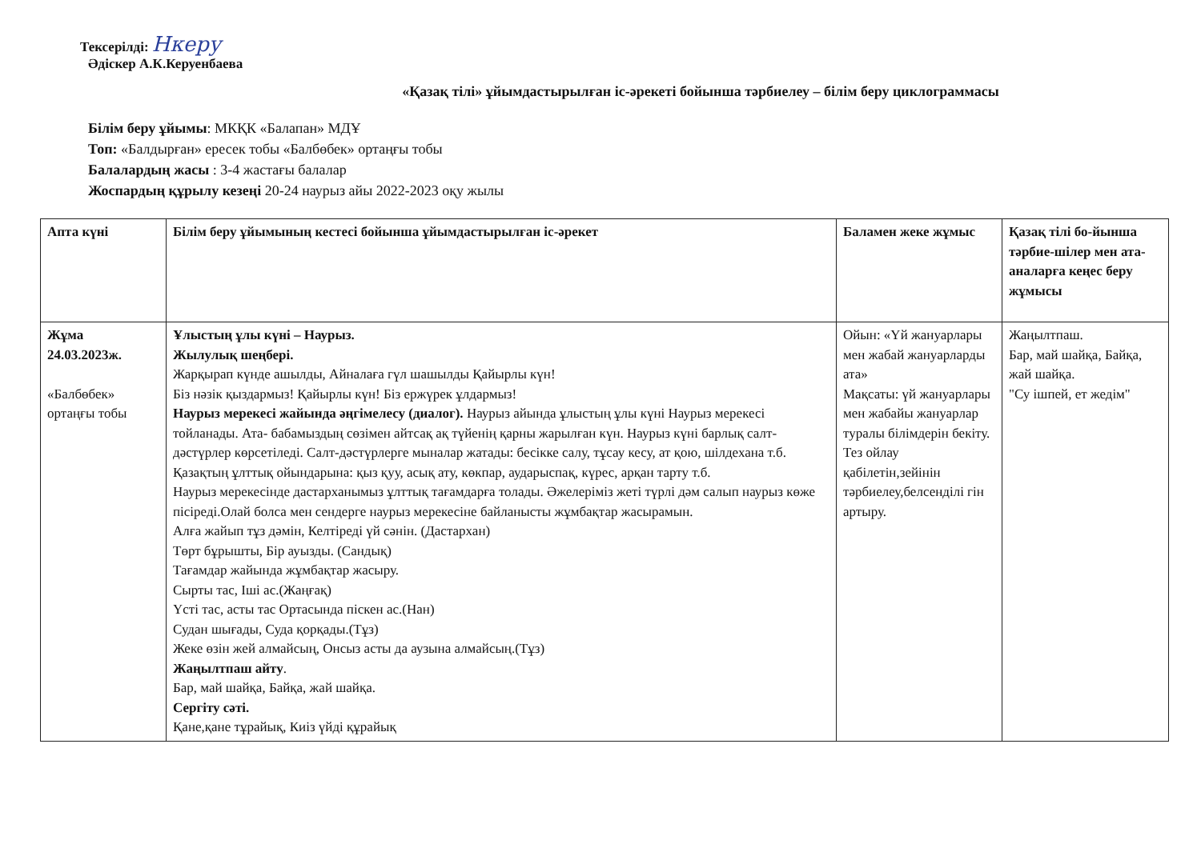Тексерілді: Нкеру
Әдіскер А.К.Керуенбаева
«Қазақ тілі» ұйымдастырылған іс-әрекеті бойынша тәрбиелеу – білім беру циклограммасы
Білім беру ұйымы: МКҚК «Балапан» МДҰ
Топ: «Балдырған» ересек тобы «Балбөбек» ортаңғы тобы
Балалардың жасы : 3-4 жастағы балалар
Жоспардың құрылу кезеңі 20-24 наурыз айы 2022-2023 оқу жылы
| Апта күні | Білім беру ұйымының кестесі бойынша ұйымдастырылған іс-әрекет | Баламен жеке жұмыс | Қазақ тілі бо-йынша тәрбие-шілер мен ата-аналарға кеңес беру жұмысы |
| --- | --- | --- | --- |
| Жұма 24.03.2023ж. «Балбөбек» ортаңғы тобы | Ұлыстың ұлы күні – Наурыз. Жылулық шеңбері. Жарқырап күнде ашылды, Айналаға гүл шашылды Қайырлы күн! Біз нәзік қыздармыз! Қайырлы күн! Біз ержүрек ұлдармыз! Наурыз мерекесі жайында әңгімелесу (диалог). Наурыз айында ұлыстың ұлы күні Наурыз мерекесі тойланады. Ата- бабамыздың сөзімен айтсақ ақ түйенің қарны жарылған күн. Наурыз күні барлық салт-дәстүрлер көрсетіледі. Салт-дәстүрлерге мыналар жатады: бесікке салу, тұсау кесу, ат қою, шілдехана т.б. Қазақтың ұлттық ойындарына: қыз қуу, асық ату, көкпар, аударыспақ, күрес, арқан тарту т.б. Наурыз мерекесінде дастарханымыз ұлттық тағамдарға толады. Әжелеріміз жеті түрлі дәм салып наурыз көже пісіреді.Олай болса мен сендерге наурыз мерекесіне байланысты жұмбақтар жасырамын. Алға жайып тұз дәмін, Келтіреді үй сәнін. (Дастархан) Төрт бұрышты, Бір ауызды. (Сандық) Тағамдар жайында жұмбақтар жасыру. Сырты тас, Іші ас.(Жаңғақ) Үсті тас, асты тас Ортасында піскен ас.(Нан) Судан шығады, Суда қорқады.(Тұз) Жеке өзін жей алмайсың, Онсыз асты да аузына алмайсың.(Тұз) Жаңылтпаш айту . Бар, май шайқа, Байқа, жай шайқа. Сергіту сәті. Қане,қане тұрайық, Киіз үйді құрайық | Ойын: «Үй жануарлары мен жабай жануарларды ата» Мақсаты: үй жануарлары мен жабайы жануарлар туралы білімдерін бекіту. Тез ойлау қабілетін,зейінін тәрбиелеу,белсенділі гін артыру. | Жаңылтпаш. Бар, май шайқа, Байқа, жай шайқа. "Су ішпей, ет жедім" |